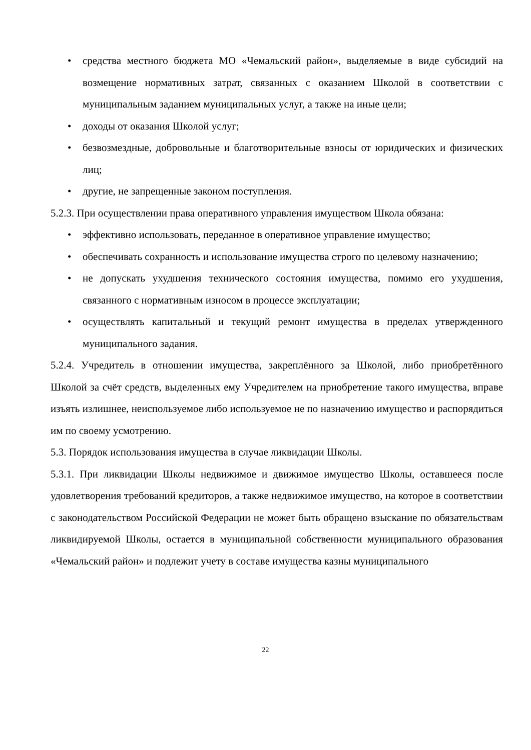• средства местного бюджета МО «Чемальский район», выделяемые в виде субсидий на возмещение нормативных затрат, связанных с оказанием Школой в соответствии с муниципальным заданием муниципальных услуг, а также на иные цели;
• доходы от оказания Школой услуг;
• безвозмездные, добровольные и благотворительные взносы от юридических и физических лиц;
• другие, не запрещенные законом поступления.
5.2.3. При осуществлении права оперативного управления имуществом Школа обязана:
• эффективно использовать, переданное в оперативное управление имущество;
• обеспечивать сохранность и использование имущества строго по целевому назначению;
• не допускать ухудшения технического состояния имущества, помимо его ухудшения, связанного с нормативным износом в процессе эксплуатации;
• осуществлять капитальный и текущий ремонт имущества в пределах утвержденного муниципального задания.
5.2.4. Учредитель в отношении имущества, закреплённого за Школой, либо приобретённого Школой за счёт средств, выделенных ему Учредителем на приобретение такого имущества, вправе изъять излишнее, неиспользуемое либо используемое не по назначению имущество и распорядиться им по своему усмотрению.
5.3. Порядок использования имущества в случае ликвидации Школы.
5.3.1. При ликвидации Школы недвижимое и движимое имущество Школы, оставшееся после удовлетворения требований кредиторов, а также недвижимое имущество, на которое в соответствии с законодательством Российской Федерации не может быть обращено взыскание по обязательствам ликвидируемой Школы, остается в муниципальной собственности муниципального образования «Чемальский район» и подлежит учету в составе имущества казны муниципального
22